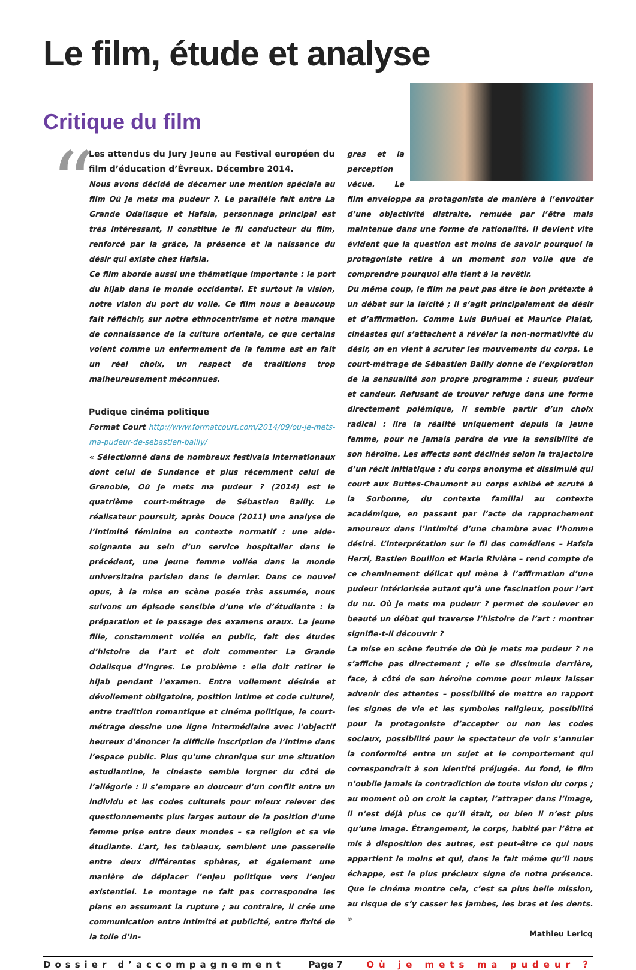Le film, étude et analyse
Critique du film
“
Les attendus du Jury Jeune au Festival européen du film d’éducation d’Évreux. Décembre 2014.
Nous avons décidé de décerner une mention spéciale au film Où je mets ma pudeur ?. Le parallèle fait entre La Grande Odalisque et Hafsia, personnage principal est très intéressant, il constitue le fil conducteur du film, renforcé par la grâce, la présence et la naissance du désir qui existe chez Hafsia.
Ce film aborde aussi une thématique importante : le port du hijab dans le monde occidental. Et surtout la vision, notre vision du port du voile. Ce film nous a beaucoup fait réfléchir, sur notre ethnocentrisme et notre manque de connaissance de la culture orientale, ce que certains voient comme un enfermement de la femme est en fait un réel choix, un respect de traditions trop malheureusement méconnues.
Pudique cinéma politique
Format Court http://www.formatcourt.com/2014/09/ou-je-mets-ma-pudeur-de-sebastien-bailly/
« Sélectionné dans de nombreux festivals internationaux dont celui de Sundance et plus récemment celui de Grenoble, Où je mets ma pudeur ? (2014) est le quatrième court-métrage de Sébastien Bailly. Le réalisateur poursuit, après Douce (2011) une analyse de l’intimité féminine en contexte normatif : une aide-soignante au sein d’un service hospitalier dans le précédent, une jeune femme voilée dans le monde universitaire parisien dans le dernier. Dans ce nouvel opus, à la mise en scène posée très assumée, nous suivons un épisode sensible d’une vie d’étudiante : la préparation et le passage des examens oraux. La jeune fille, constamment voilée en public, fait des études d’histoire de l’art et doit commenter La Grande Odalisque d’Ingres. Le problème : elle doit retirer le hijab pendant l’examen. Entre voilement désirée et dévoilement obligatoire, position intime et code culturel, entre tradition romantique et cinéma politique, le court-métrage dessine une ligne intermédiaire avec l’objectif heureux d’énoncer la difficile inscription de l’intime dans l’espace public. Plus qu’une chronique sur une situation estudiantine, le cinéaste semble lorgner du côté de l’allégorie : il s’empare en douceur d’un conflit entre un individu et les codes culturels pour mieux relever des questionnements plus larges autour de la position d’une femme prise entre deux mondes – sa religion et sa vie étudiante. L’art, les tableaux, semblent une passerelle entre deux différentes sphères, et également une manière de déplacer l’enjeu politique vers l’enjeu existentiel. Le montage ne fait pas correspondre les plans en assumant la rupture ; au contraire, il crée une communication entre intimité et publicité, entre fixité de la toile d’In-
gres et la perception vécue. Le film enveloppe sa protagoniste de manière à l’envoûter d’une objectivité distraite, remuée par l’être mais maintenue dans une forme de rationalité. Il devient vite évident que la question est moins de savoir pourquoi la protagoniste retire à un moment son voile que de comprendre pourquoi elle tient à le revêtir.
Du même coup, le film ne peut pas être le bon prétexte à un débat sur la laïcité ; il s’agit principalement de désir et d’affirmation. Comme Luis Buñuel et Maurice Pialat, cinéastes qui s’attachent à révéler la non-normativité du désir, on en vient à scruter les mouvements du corps. Le court-métrage de Sébastien Bailly donne de l’exploration de la sensualité son propre programme : sueur, pudeur et candeur. Refusant de trouver refuge dans une forme directement polémique, il semble partir d’un choix radical : lire la réalité uniquement depuis la jeune femme, pour ne jamais perdre de vue la sensibilité de son héroïne. Les affects sont déclinés selon la trajectoire d’un récit initiatique : du corps anonyme et dissimulé qui court aux Buttes-Chaumont au corps exhibé et scruté à la Sorbonne, du contexte familial au contexte académique, en passant par l’acte de rapprochement amoureux dans l’intimité d’une chambre avec l’homme désiré. L’interprétation sur le fil des comédiens – Hafsia Herzi, Bastien Bouillon et Marie Rivière – rend compte de ce cheminement délicat qui mène à l’affirmation d’une pudeur intériorisée autant qu’à une fascination pour l’art du nu. Où je mets ma pudeur ? permet de soulever en beauté un débat qui traverse l’histoire de l’art : montrer signifie-t-il découvrir ?
La mise en scène feutrée de Où je mets ma pudeur ? ne s’affiche pas directement ; elle se dissimule derrière, face, à côté de son héroïne comme pour mieux laisser advenir des attentes – possibilité de mettre en rapport les signes de vie et les symboles religieux, possibilité pour la protagoniste d’accepter ou non les codes sociaux, possibilité pour le spectateur de voir s’annuler la conformité entre un sujet et le comportement qui correspondrait à son identité préjugée. Au fond, le film n’oublie jamais la contradiction de toute vision du corps ; au moment où on croit le capter, l’attraper dans l’image, il n’est déjà plus ce qu’il était, ou bien il n’est plus qu’une image. Étrangement, le corps, habité par l’être et mis à disposition des autres, est peut-être ce qui nous appartient le moins et qui, dans le fait même qu’il nous échappe, est le plus précieux signe de notre présence. Que le cinéma montre cela, c’est sa plus belle mission, au risque de s’y casser les jambes, les bras et les dents. »
Mathieu Lericq
Dossier d’accompagnement Page 7 Où je mets ma pudeur ?